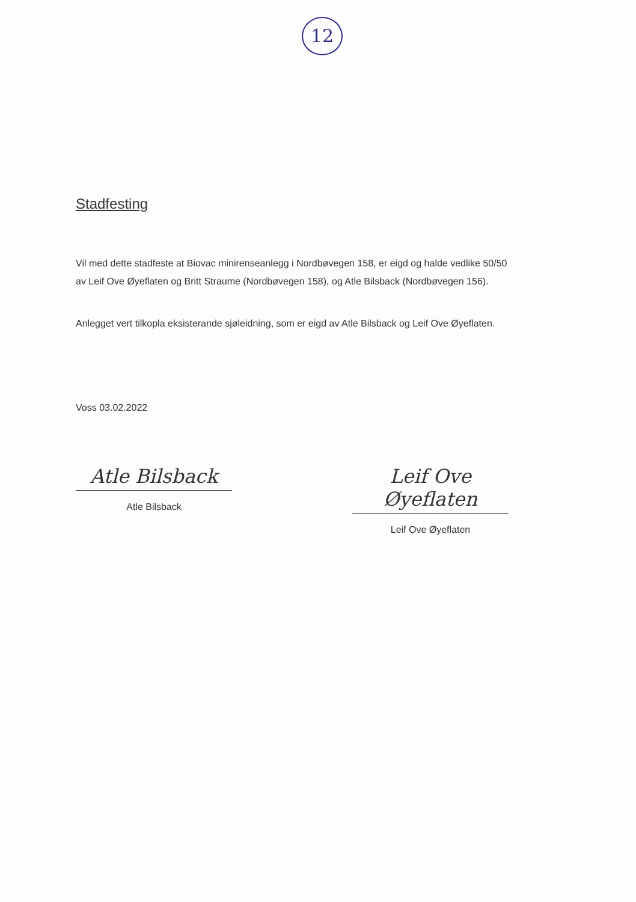12
Stadfesting
Vil med dette stadfeste at Biovac minirenseanlegg i Nordbøvegen 158, er eigd og halde vedlike 50/50 av Leif Ove Øyeflaten og Britt Straume (Nordbøvegen 158), og Atle Bilsback (Nordbøvegen 156).
Anlegget vert tilkopla eksisterande sjøleidning, som er eigd av Atle Bilsback og Leif Ove Øyeflaten.
Voss 03.02.2022
Atle Bilsback
Atle Bilsback
Leif Ove Øyeflaten
Leif Ove Øyeflaten